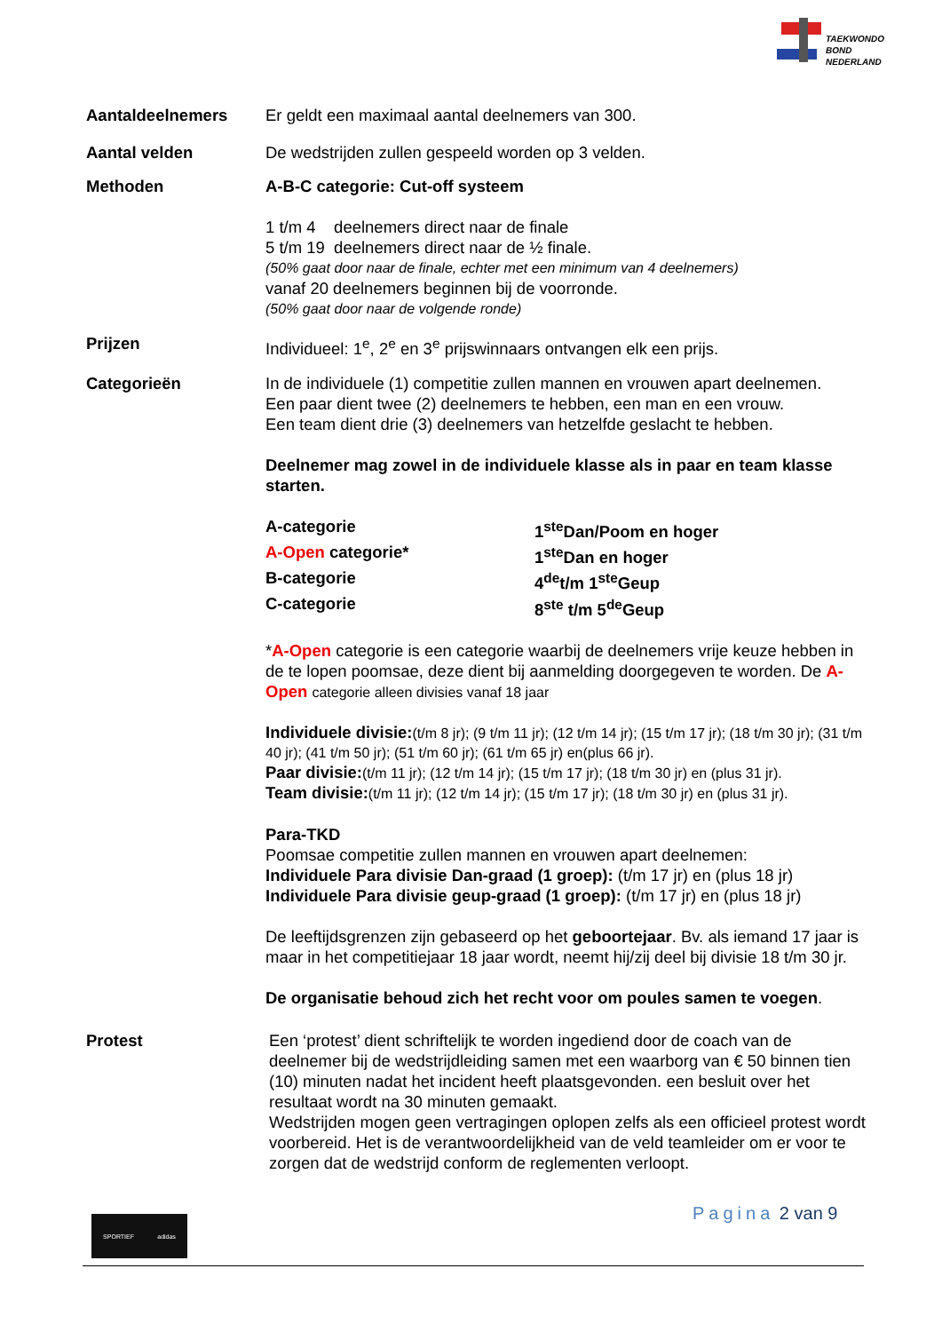TAEKWONDO
BOND
NEDERLAND
Aantaldeelnemers Er geldt een maximaal aantal deelnemers van 300.
Aantal velden De wedstrijden zullen gespeeld worden op 3 velden.
Methoden A-B-C categorie: Cut-off systeem
1 t/m 4 deelnemers direct naar de finale
5 t/m 19 deelnemers direct naar de ½ finale.
(50% gaat door naar de finale, echter met een minimum van 4 deelnemers)
vanaf 20 deelnemers beginnen bij de voorronde.
(50% gaat door naar de volgende ronde)
Prijzen Individueel: 1<sup>e</sup>, 2<sup>e</sup> en 3<sup>e</sup> prijswinnaars ontvangen elk een prijs.
Categorieën In de individuele (1) competitie zullen mannen en vrouwen apart deelnemen.
Een paar dient twee (2) deelnemers te hebben, een man en een vrouw.
Een team dient drie (3) deelnemers van hetzelfde geslacht te hebben.
Deelnemer mag zowel in de individuele klasse als in paar en team klasse starten.
A-categorie 1<sup>ste</sup>Dan/Poom en hoger
A-Open categorie* 1<sup>ste</sup>Dan en hoger
B-categorie 4<sup>de</sup>t/m 1<sup>ste</sup>Geup
C-categorie 8<sup>ste</sup> t/m 5<sup>de</sup>Geup
*A-Open categorie is een categorie waarbij de deelnemers vrije keuze hebben in de te lopen poomsae, deze dient bij aanmelding doorgegeven te worden. De A-Open categorie alleen divisies vanaf 18 jaar
Individuele divisie:(t/m 8 jr); (9 t/m 11 jr); (12 t/m 14 jr); (15 t/m 17 jr); (18 t/m 30 jr); (31 t/m 40 jr); (41 t/m 50 jr); (51 t/m 60 jr); (61 t/m 65 jr) en(plus 66 jr).
Paar divisie:(t/m 11 jr); (12 t/m 14 jr); (15 t/m 17 jr); (18 t/m 30 jr) en (plus 31 jr).
Team divisie:(t/m 11 jr); (12 t/m 14 jr); (15 t/m 17 jr); (18 t/m 30 jr) en (plus 31 jr).
Para-TKD
Poomsae competitie zullen mannen en vrouwen apart deelnemen:
Individuele Para divisie Dan-graad (1 groep): (t/m 17 jr) en (plus 18 jr)
Individuele Para divisie geup-graad (1 groep): (t/m 17 jr) en (plus 18 jr)
De leeftijdsgrenzen zijn gebaseerd op het geboortejaar. Bv. als iemand 17 jaar is maar in het competitiejaar 18 jaar wordt, neemt hij/zij deel bij divisie 18 t/m 30 jr.
De organisatie behoud zich het recht voor om poules samen te voegen.
Protest Een ‘protest’ dient schriftelijk te worden ingediend door de coach van de deelnemer bij de wedstrijdleiding samen met een waarborg van € 50 binnen tien (10) minuten nadat het incident heeft plaatsgevonden. een besluit over het resultaat wordt na 30 minuten gemaakt.
Wedstrijden mogen geen vertragingen oplopen zelfs als een officieel protest wordt voorbereid. Het is de verantwoordelijkheid van de veld teamleider om er voor te zorgen dat de wedstrijd conform de reglementen verloopt.
Pagina 2 van 9
SPORTIEF adidas